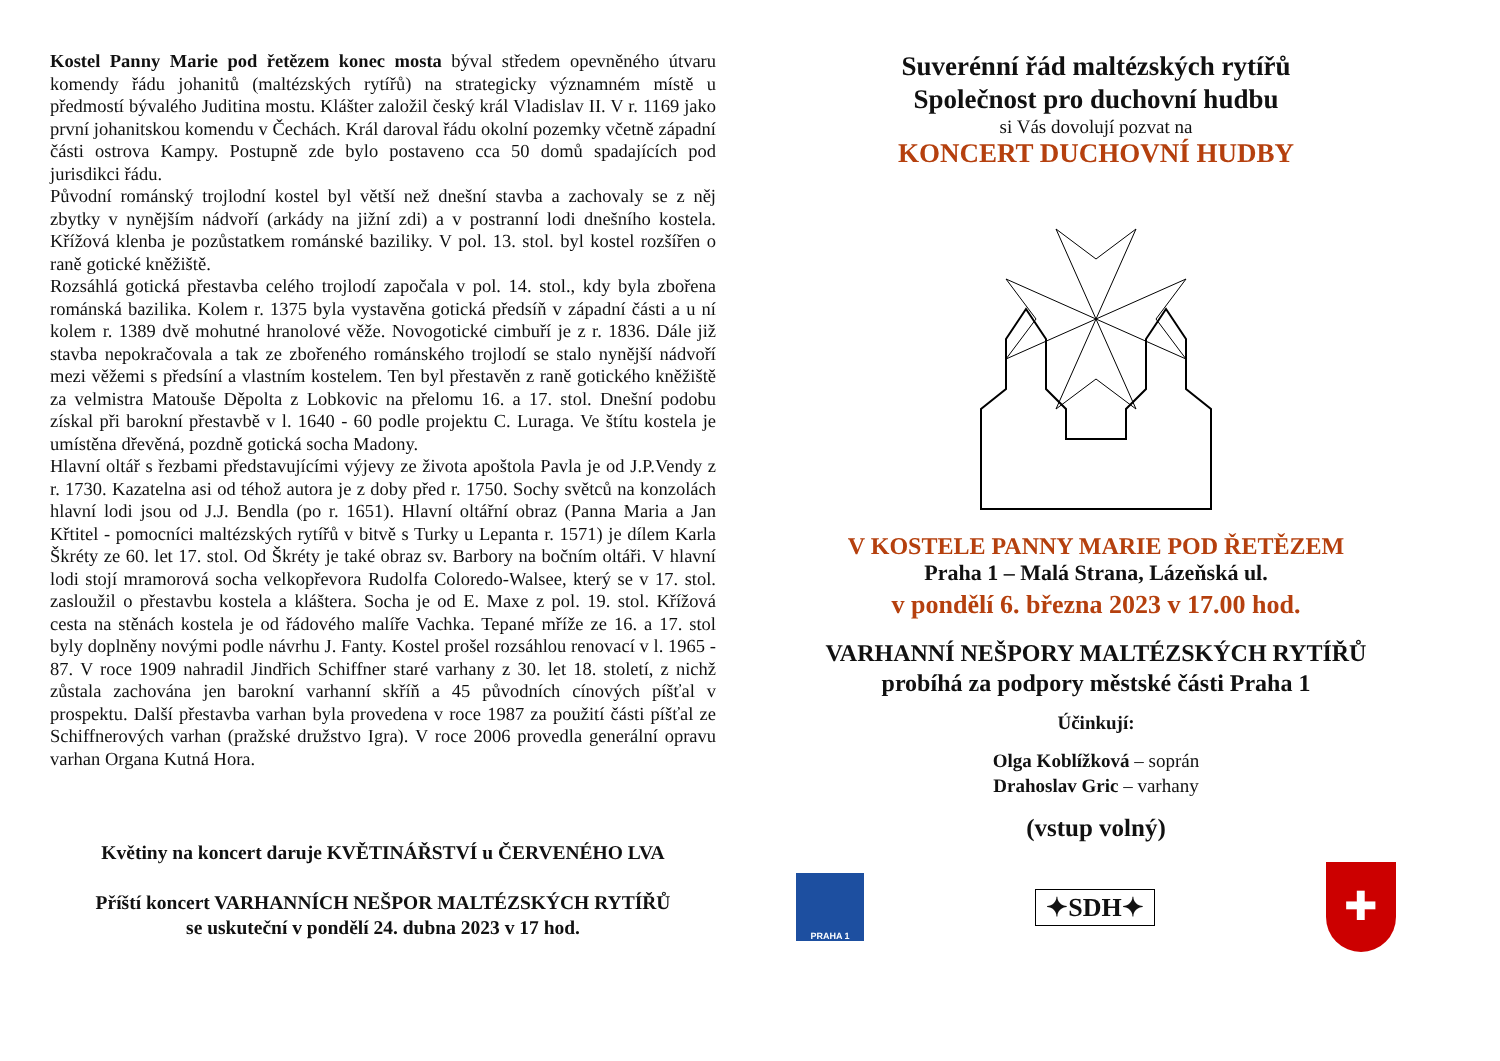Kostel Panny Marie pod řetězem konec mosta býval středem opevněného útvaru komendy řádu johanitů (maltézských rytířů) na strategicky významném místě u předmostí bývalého Juditina mostu. Klášter založil český král Vladislav II. V r. 1169 jako první johanitskou komendu v Čechách. Král daroval řádu okolní pozemky včetně západní části ostrova Kampy. Postupně zde bylo postaveno cca 50 domů spadajících pod jurisdikci řádu.
Původní románský trojlodní kostel byl větší než dnešní stavba a zachovaly se z něj zbytky v nynějším nádvoří (arkády na jižní zdi) a v postranní lodi dnešního kostela. Křížová klenba je pozůstatkem románské baziliky. V pol. 13. stol. byl kostel rozšířen o raně gotické kněžiště.
Rozsáhlá gotická přestavba celého trojlodí započala v pol. 14. stol., kdy byla zbořena románská bazilika. Kolem r. 1375 byla vystavěna gotická předsíň v západní části a u ní kolem r. 1389 dvě mohutné hranolové věže. Novogotické cimbuří je z r. 1836. Dále již stavba nepokračovala a tak ze zbořeného románského trojlodí se stalo nynější nádvoří mezi věžemi s předsíní a vlastním kostelem. Ten byl přestavěn z raně gotického kněžiště za velmistra Matouše Děpolta z Lobkovic na přelomu 16. a 17. stol. Dnešní podobu získal při barokní přestavbě v l. 1640 - 60 podle projektu C. Luraga. Ve štítu kostela je umístěna dřevěná, pozdně gotická socha Madony.
Hlavní oltář s řezbami představujícími výjevy ze života apoštola Pavla je od J.P.Vendy z r. 1730. Kazatelna asi od téhož autora je z doby před r. 1750. Sochy světců na konzolách hlavní lodi jsou od J.J. Bendla (po r. 1651). Hlavní oltářní obraz (Panna Maria a Jan Křtitel - pomocníci maltézských rytířů v bitvě s Turky u Lepanta r. 1571) je dílem Karla Škréty ze 60. let 17. stol. Od Škréty je také obraz sv. Barbory na bočním oltáři. V hlavní lodi stojí mramorová socha velkopřevora Rudolfa Coloredo-Walsee, který se v 17. stol. zasloužil o přestavbu kostela a kláštera. Socha je od E. Maxe z pol. 19. stol. Křížová cesta na stěnách kostela je od řádového malíře Vachka. Tepané mříže ze 16. a 17. stol byly doplněny novými podle návrhu J. Fanty. Kostel prošel rozsáhlou renovací v l. 1965 - 87. V roce 1909 nahradil Jindřich Schiffner staré varhany z 30. let 18. století, z nichž zůstala zachována jen barokní varhanní skříň a 45 původních cínových píšťal v prospektu. Další přestavba varhan byla provedena v roce 1987 za použití části píšťal ze Schiffnerových varhan (pražské družstvo Igra). V roce 2006 provedla generální opravu varhan Organa Kutná Hora.
Květiny na koncert daruje KVĚTINÁŘSTVÍ u ČERVENÉHO LVA
Příští koncert VARHANNÍCH NEŠPOR MALTÉZSKÝCH RYTÍŘŮ
se uskuteční v pondělí 24. dubna 2023 v 17 hod.
Suverénní řád maltézských rytířů
Společnost pro duchovní hudbu
si Vás dovolují pozvat na
KONCERT DUCHOVNÍ HUDBY
V KOSTELE PANNY MARIE POD ŘETĚZEM
Praha 1 – Malá Strana, Lázeňská ul.
v pondělí 6. března 2023 v 17.00 hod.
VARHANNÍ NEŠPORY MALTÉZSKÝCH RYTÍŘŮ
probíhá za podpory městské části Praha 1
Účinkují:
Olga Koblížková – soprán
Drahoslav Gric – varhany
(vstup volný)
PRAHA 1
✦SDH✦
✚